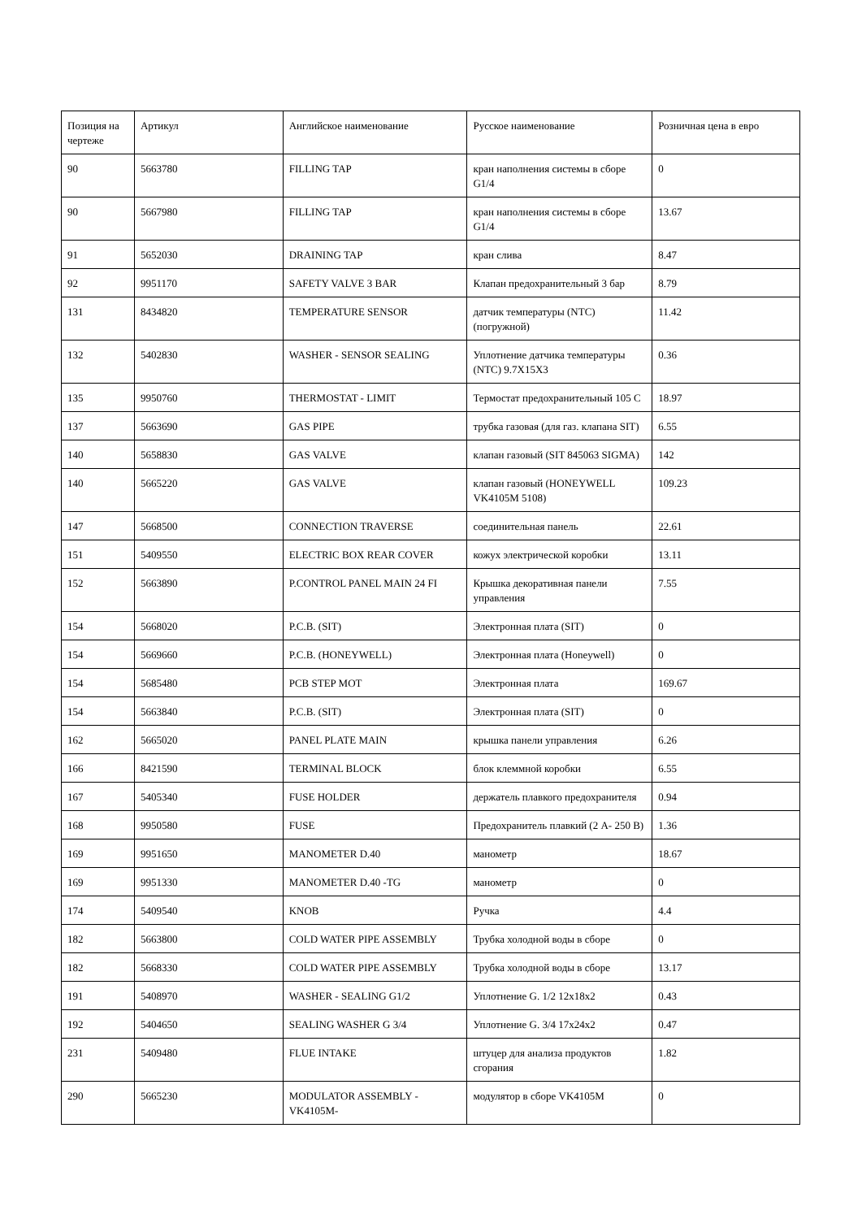| Позиция на чертеже | Артикул | Английское наименование | Русское наименование | Розничная цена в евро |
| --- | --- | --- | --- | --- |
| 90 | 5663780 | FILLING TAP | кран наполнения системы в сборе G1/4 | 0 |
| 90 | 5667980 | FILLING TAP | кран наполнения системы в сборе G1/4 | 13.67 |
| 91 | 5652030 | DRAINING TAP | кран слива | 8.47 |
| 92 | 9951170 | SAFETY VALVE 3 BAR | Клапан предохранительный 3 бар | 8.79 |
| 131 | 8434820 | TEMPERATURE SENSOR | датчик температуры (NTC) (погружной) | 11.42 |
| 132 | 5402830 | WASHER - SENSOR SEALING | Уплотнение датчика температуры (NTC) 9.7X15X3 | 0.36 |
| 135 | 9950760 | THERMOSTAT - LIMIT | Термостат предохранительный 105 C | 18.97 |
| 137 | 5663690 | GAS PIPE | трубка газовая (для газ. клапана SIT) | 6.55 |
| 140 | 5658830 | GAS VALVE | клапан газовый (SIT 845063 SIGMA) | 142 |
| 140 | 5665220 | GAS VALVE | клапан газовый (HONEYWELL VK4105M 5108) | 109.23 |
| 147 | 5668500 | CONNECTION TRAVERSE | соединительная панель | 22.61 |
| 151 | 5409550 | ELECTRIC BOX REAR COVER | кожух электрической коробки | 13.11 |
| 152 | 5663890 | P.CONTROL PANEL MAIN 24 FI | Крышка декоративная панели управления | 7.55 |
| 154 | 5668020 | P.C.B. (SIT) | Электронная плата (SIT) | 0 |
| 154 | 5669660 | P.C.B. (HONEYWELL) | Электронная плата (Honeywell) | 0 |
| 154 | 5685480 | PCB STEP MOT | Электронная плата | 169.67 |
| 154 | 5663840 | P.C.B. (SIT) | Электронная плата (SIT) | 0 |
| 162 | 5665020 | PANEL PLATE MAIN | крышка панели управления | 6.26 |
| 166 | 8421590 | TERMINAL BLOCK | блок клеммной коробки | 6.55 |
| 167 | 5405340 | FUSE HOLDER | держатель плавкого предохранителя | 0.94 |
| 168 | 9950580 | FUSE | Предохранитель плавкий (2 A- 250 B) | 1.36 |
| 169 | 9951650 | MANOMETER D.40 | манометр | 18.67 |
| 169 | 9951330 | MANOMETER D.40 -TG | манометр | 0 |
| 174 | 5409540 | KNOB | Ручка | 4.4 |
| 182 | 5663800 | COLD WATER PIPE ASSEMBLY | Трубка холодной воды в сборе | 0 |
| 182 | 5668330 | COLD WATER PIPE ASSEMBLY | Трубка холодной воды в сборе | 13.17 |
| 191 | 5408970 | WASHER - SEALING G1/2 | Уплотнение G. 1/2 12x18x2 | 0.43 |
| 192 | 5404650 | SEALING WASHER G 3/4 | Уплотнение G. 3/4 17x24x2 | 0.47 |
| 231 | 5409480 | FLUE INTAKE | штуцер для анализа продуктов сгорания | 1.82 |
| 290 | 5665230 | MODULATOR ASSEMBLY -VK4105M- | модулятор в сборе VK4105M | 0 |